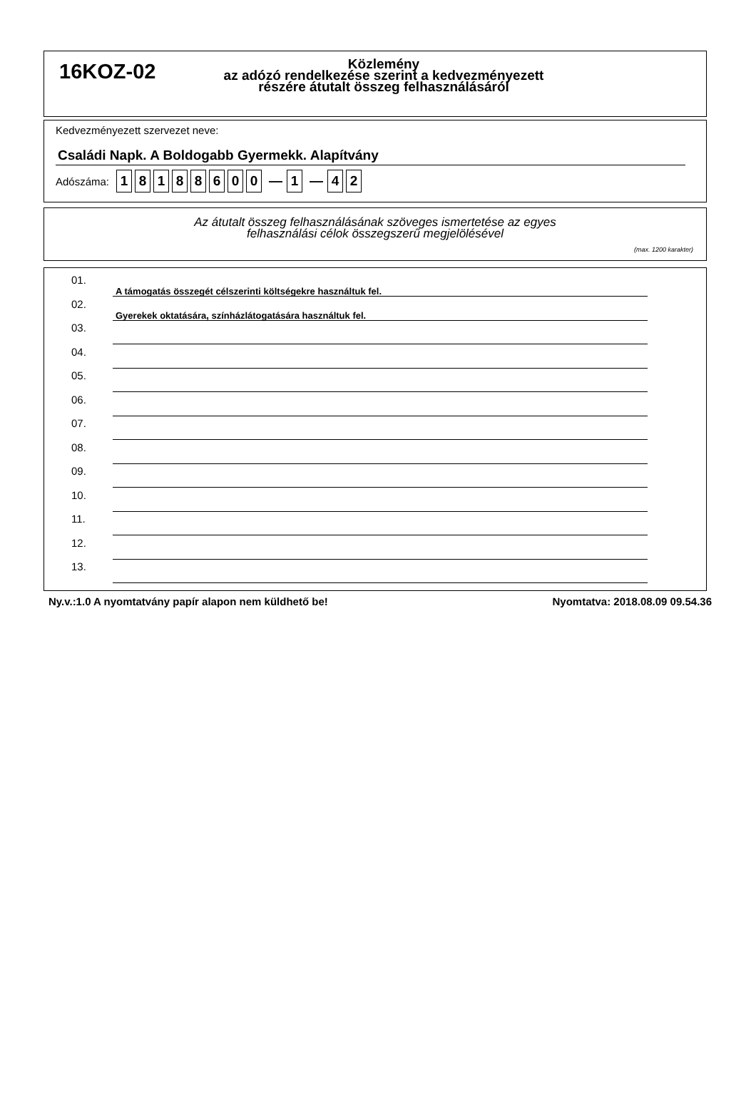16KOZ-02
Közlemény
az adózó rendelkezése szerint a kedvezményezett
részére átutalt összeg felhasználásáról
Kedvezményezett szervezet neve:
Családi Napk. A Boldogabb Gyermekk. Alapítvány
Adószáma: 18188600 — 1 — 4 2
Az átutalt összeg felhasználásának szöveges ismertetése az egyes
felhasználási célok összegszerű megjelölésével
(max. 1200 karakter)
01.
A támogatás összegét célszerinti költségekre használtuk fel.
02.
Gyerekek oktatására, színházlátogatására használtuk fel.
03.
04.
05.
06.
07.
08.
09.
10.
11.
12.
13.
Ny.v.:1.0 A nyomtatvány papír alapon nem küldhető be! Nyomtatva: 2018.08.09 09.54.36